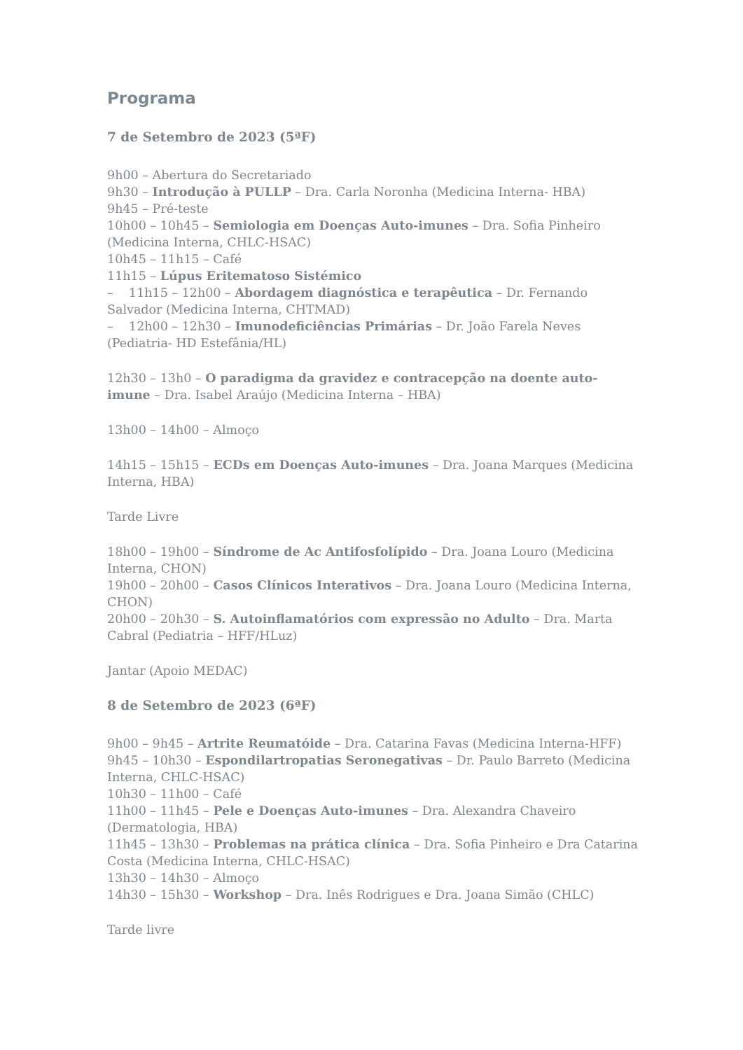Programa
7 de Setembro de 2023 (5ªF)
9h00 – Abertura do Secretariado
9h30 – Introdução à PULLP – Dra. Carla Noronha (Medicina Interna- HBA)
9h45 – Pré-teste
10h00 – 10h45 – Semiologia em Doenças Auto-imunes – Dra. Sofia Pinheiro (Medicina Interna, CHLC-HSAC)
10h45 – 11h15 – Café
11h15 – Lúpus Eritematoso Sistémico
– 11h15 – 12h00 – Abordagem diagnóstica e terapêutica – Dr. Fernando Salvador (Medicina Interna, CHTMAD)
– 12h00 – 12h30 – Imunodeficiências Primárias – Dr. João Farela Neves (Pediatria- HD Estefânia/HL)
12h30 – 13h0 – O paradigma da gravidez e contracepção na doente auto-imune – Dra. Isabel Araújo (Medicina Interna – HBA)
13h00 – 14h00 – Almoço
14h15 – 15h15 – ECDs em Doenças Auto-imunes – Dra. Joana Marques (Medicina Interna, HBA)
Tarde Livre
18h00 – 19h00 – Síndrome de Ac Antifosfolípido – Dra. Joana Louro (Medicina Interna, CHON)
19h00 – 20h00 – Casos Clínicos Interativos – Dra. Joana Louro (Medicina Interna, CHON)
20h00 – 20h30 – S. Autoinflamatórios com expressão no Adulto – Dra. Marta Cabral (Pediatria – HFF/HLuz)
Jantar (Apoio MEDAC)
8 de Setembro de 2023 (6ªF)
9h00 – 9h45 – Artrite Reumatóide – Dra. Catarina Favas (Medicina Interna-HFF)
9h45 – 10h30 – Espondilartropatias Seronegativas – Dr. Paulo Barreto (Medicina Interna, CHLC-HSAC)
10h30 – 11h00 – Café
11h00 – 11h45 – Pele e Doenças Auto-imunes – Dra. Alexandra Chaveiro (Dermatologia, HBA)
11h45 – 13h30 – Problemas na prática clínica – Dra. Sofia Pinheiro e Dra Catarina Costa (Medicina Interna, CHLC-HSAC)
13h30 – 14h30 – Almoço
14h30 – 15h30 – Workshop – Dra. Inês Rodrigues e Dra. Joana Simão (CHLC)
Tarde livre